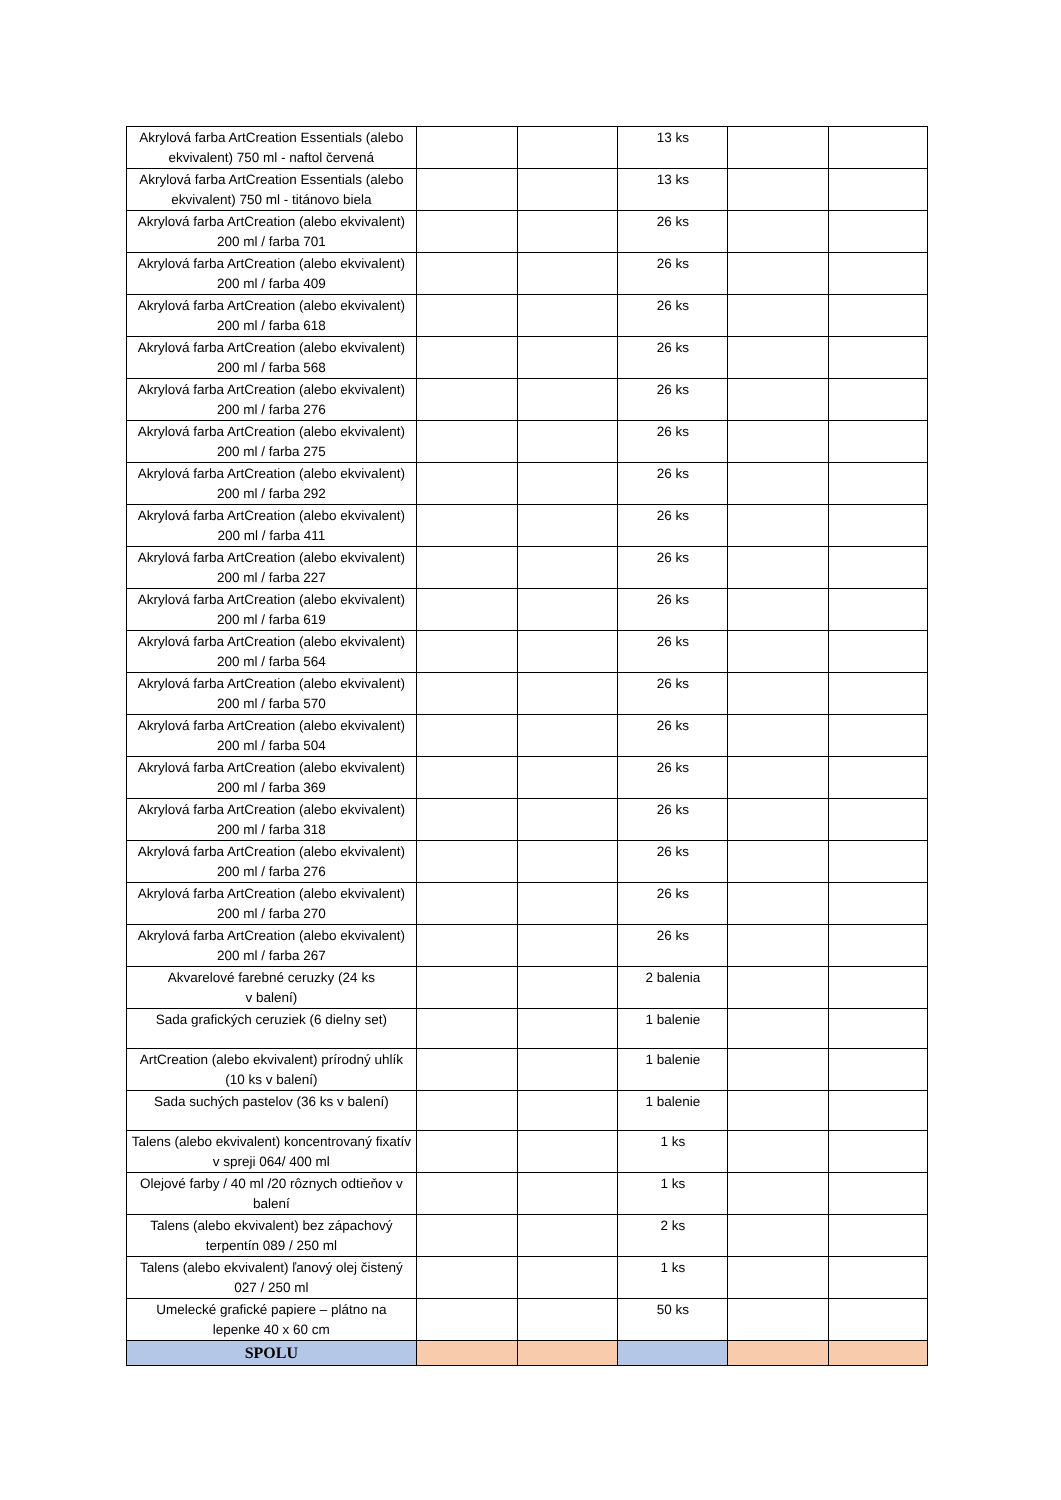| Akrylová farba ArtCreation Essentials (alebo ekvivalent) 750 ml - naftol červená | | | 13 ks | | |
| Akrylová farba ArtCreation Essentials (alebo ekvivalent) 750 ml - titánovo biela | | | 13 ks | | |
| Akrylová farba ArtCreation (alebo ekvivalent) 200 ml / farba 701 | | | 26 ks | | |
| Akrylová farba ArtCreation (alebo ekvivalent) 200 ml / farba 409 | | | 26 ks | | |
| Akrylová farba ArtCreation (alebo ekvivalent) 200 ml / farba 618 | | | 26 ks | | |
| Akrylová farba ArtCreation (alebo ekvivalent) 200 ml / farba 568 | | | 26 ks | | |
| Akrylová farba ArtCreation (alebo ekvivalent) 200 ml / farba 276 | | | 26 ks | | |
| Akrylová farba ArtCreation (alebo ekvivalent) 200 ml / farba 275 | | | 26 ks | | |
| Akrylová farba ArtCreation (alebo ekvivalent) 200 ml / farba 292 | | | 26 ks | | |
| Akrylová farba ArtCreation (alebo ekvivalent) 200 ml / farba 411 | | | 26 ks | | |
| Akrylová farba ArtCreation (alebo ekvivalent) 200 ml / farba 227 | | | 26 ks | | |
| Akrylová farba ArtCreation (alebo ekvivalent) 200 ml / farba 619 | | | 26 ks | | |
| Akrylová farba ArtCreation (alebo ekvivalent) 200 ml / farba 564 | | | 26 ks | | |
| Akrylová farba ArtCreation (alebo ekvivalent) 200 ml / farba 570 | | | 26 ks | | |
| Akrylová farba ArtCreation (alebo ekvivalent) 200 ml / farba 504 | | | 26 ks | | |
| Akrylová farba ArtCreation (alebo ekvivalent) 200 ml / farba 369 | | | 26 ks | | |
| Akrylová farba ArtCreation (alebo ekvivalent) 200 ml / farba 318 | | | 26 ks | | |
| Akrylová farba ArtCreation (alebo ekvivalent) 200 ml / farba 276 | | | 26 ks | | |
| Akrylová farba ArtCreation (alebo ekvivalent) 200 ml / farba 270 | | | 26 ks | | |
| Akrylová farba ArtCreation (alebo ekvivalent) 200 ml / farba 267 | | | 26 ks | | |
| Akvarelové farebné ceruzky (24 ks v balení) | | | 2 balenia | | |
| Sada grafických ceruziek (6 dielny set) | | | 1 balenie | | |
| ArtCreation (alebo ekvivalent) prírodný uhlík (10 ks v balení) | | | 1 balenie | | |
| Sada suchých pastelov (36 ks v balení) | | | 1 balenie | | |
| Talens (alebo ekvivalent) koncentrovaný fixatív v spreji 064/ 400 ml | | | 1 ks | | |
| Olejové farby / 40 ml /20 rôznych odtieňov v balení | | | 1 ks | | |
| Talens (alebo ekvivalent) bez zápachový terpentín 089 / 250 ml | | | 2 ks | | |
| Talens (alebo ekvivalent) ľanový olej čistený 027 / 250 ml | | | 1 ks | | |
| Umelecké grafické papiere – plátno na lepenke 40 x 60 cm | | | 50 ks | | |
| SPOLU | | | | | |